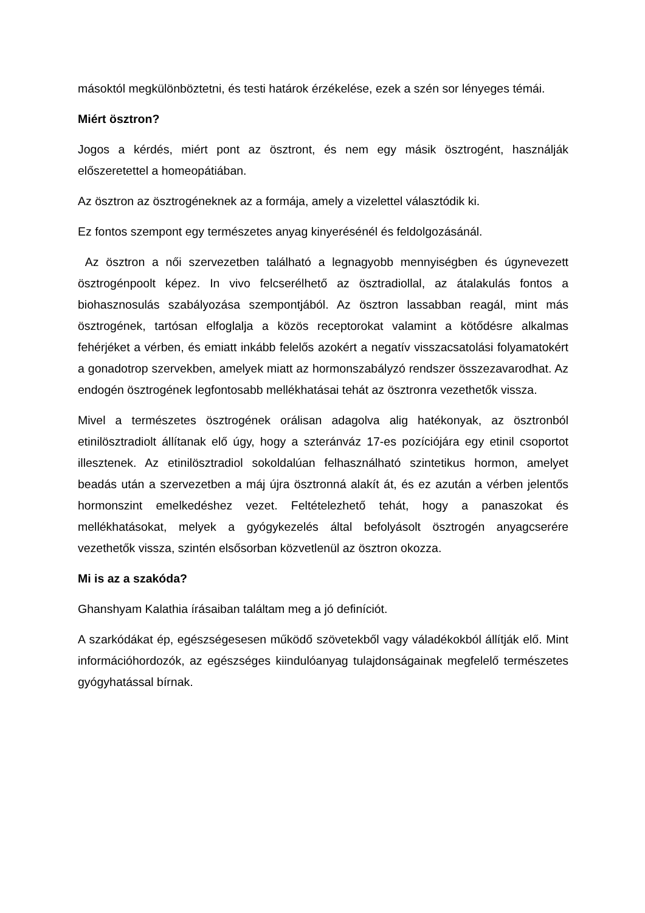másoktól megkülönböztetni, és testi határok érzékelése, ezek a szén sor lényeges témái.
Miért ösztron?
Jogos a kérdés, miért pont az ösztront, és nem egy másik ösztrogént, használják előszeretettel a homeopátiában.
Az ösztron az ösztrogéneknek az a formája, amely a vizelettel választódik ki.
Ez fontos szempont egy természetes anyag kinyerésénél és feldolgozásánál.
Az ösztron a női szervezetben található a legnagyobb mennyiségben és úgynevezett ösztrogénpoolt képez. In vivo felcserélhető az ösztradiollal, az átalakulás fontos a biohasznosulás szabályozása szempontjából. Az ösztron lassabban reagál, mint más ösztrogének, tartósan elfoglalja a közös receptorokat valamint a kötődésre alkalmas fehérjéket a vérben, és emiatt inkább felelős azokért a negatív visszacsatolási folyamatokért a gonadotrop szervekben, amelyek miatt az hormonszabályzó rendszer összezavarodhat. Az endogén ösztrogének legfontosabb mellékhatásai tehát az ösztronra vezethetők vissza.
Mivel a természetes ösztrogének orálisan adagolva alig hatékonyak, az ösztronból etinilösztradiolt állítanak elő úgy, hogy a szteránváz 17-es pozíciójára egy etinil csoportot illesztenek. Az etinilösztradiol sokoldalúan felhasználható szintetikus hormon, amelyet beadás után a szervezetben a máj újra ösztronná alakít át, és ez azután a vérben jelentős hormonszint emelkedéshez vezet. Feltételezhető tehát, hogy a panaszokat és mellékhatásokat, melyek a gyógykezelés által befolyásolt ösztrogén anyagcserére vezethetők vissza, szintén elsősorban közvetlenül az ösztron okozza.
Mi is az a szakóda?
Ghanshyam Kalathia írásaiban találtam meg a jó definíciót.
A szarkódákat ép, egészségesesen működő szövetekből vagy váladékokból állítják elő. Mint információhordozók, az egészséges kiindulóanyag tulajdonságainak megfelelő természetes gyógyhatással bírnak.